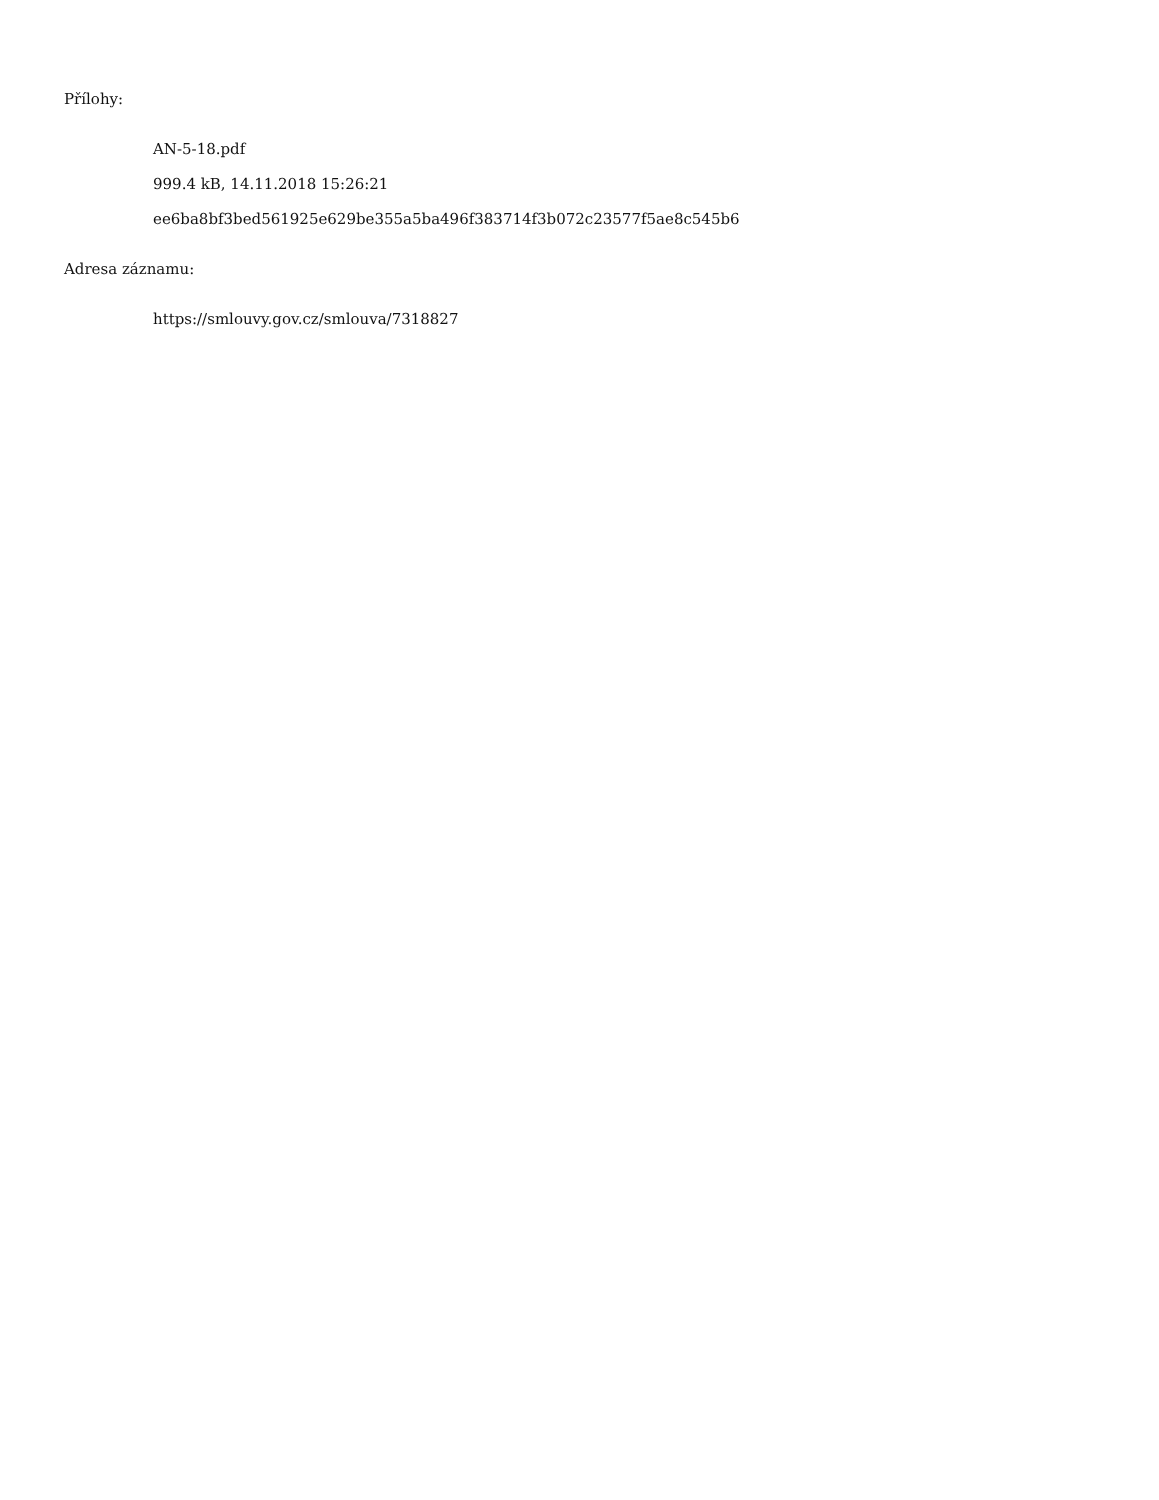Přílohy:
AN-5-18.pdf
999.4 kB, 14.11.2018 15:26:21
ee6ba8bf3bed561925e629be355a5ba496f383714f3b072c23577f5ae8c545b6
Adresa záznamu:
https://smlouvy.gov.cz/smlouva/7318827